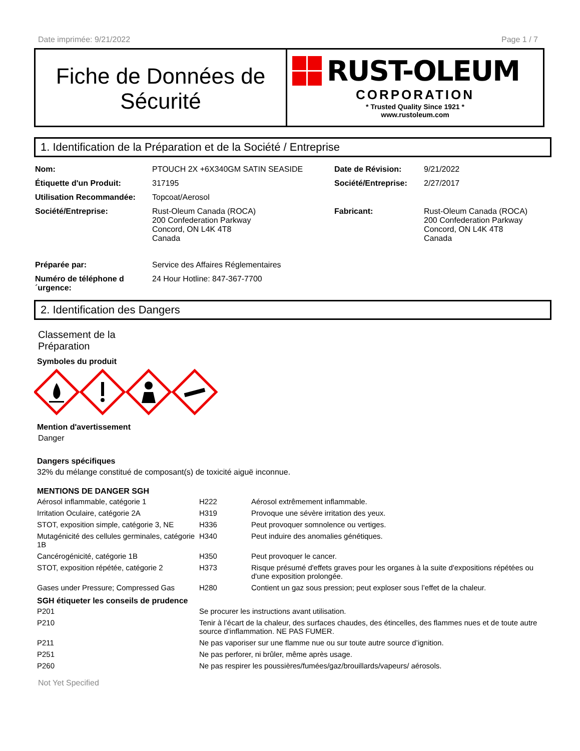Date imprimée: 9/21/2022 Page 1 / 7
Fiche de Données de
Sécurité
RUST-OLEUM
CORPORATION
* Trusted Quality Since 1921 *
www.rustoleum.com
1. Identification de la Préparation et de la Société / Entreprise
| Nom: | PTOUCH 2X +6X340GM SATIN SEASIDE | Date de Révision: | 9/21/2022 |
| Étiquette d'un Produit: | 317195 | Société/Entreprise: | 2/27/2017 |
| Utilisation Recommandée: | Topcoat/Aerosol | | |
| Société/Entreprise: | Rust-Oleum Canada (ROCA) 200 Confederation Parkway Concord, ON L4K 4T8 Canada | Fabricant: | Rust-Oleum Canada (ROCA) 200 Confederation Parkway Concord, ON L4K 4T8 Canada |
| Préparée par: | Service des Affaires Réglementaires | | |
| Numéro de téléphone d ´urgence: | 24 Hour Hotline: 847-367-7700 | | |
2. Identification des Dangers
Classement de la
Préparation
Symboles du produit
Mention d'avertissement
Danger
Dangers spécifiques
32% du mélange constitué de composant(s) de toxicité aiguë inconnue.
MENTIONS DE DANGER SGH
| Aérosol inflammable, catégorie 1 | H222 | Aérosol extrêmement inflammable. |
| Irritation Oculaire, catégorie 2A | H319 | Provoque une sévère irritation des yeux. |
| STOT, exposition simple, catégorie 3, NE | H336 | Peut provoquer somnolence ou vertiges. |
| Mutagénicité des cellules germinales, catégorie 1B | H340 | Peut induire des anomalies génétiques. |
| Cancérogénicité, catégorie 1B | H350 | Peut provoquer le cancer. |
| STOT, exposition répétée, catégorie 2 | H373 | Risque présumé d'effets graves pour les organes à la suite d'expositions répétées ou d'une exposition prolongée. |
| Gases under Pressure; Compressed Gas | H280 | Contient un gaz sous pression; peut exploser sous l’effet de la chaleur. |
SGH étiqueter les conseils de prudence
| P201 | Se procurer les instructions avant utilisation. |
| P210 | Tenir à l’écart de la chaleur, des surfaces chaudes, des étincelles, des flammes nues et de toute autre source d’inflammation. NE PAS FUMER. |
| P211 | Ne pas vaporiser sur une flamme nue ou sur toute autre source d’ignition. |
| P251 | Ne pas perforer, ni brûler, même après usage. |
| P260 | Ne pas respirer les poussières/fumées/gaz/brouillards/vapeurs/ aérosols. |
Not Yet Specified